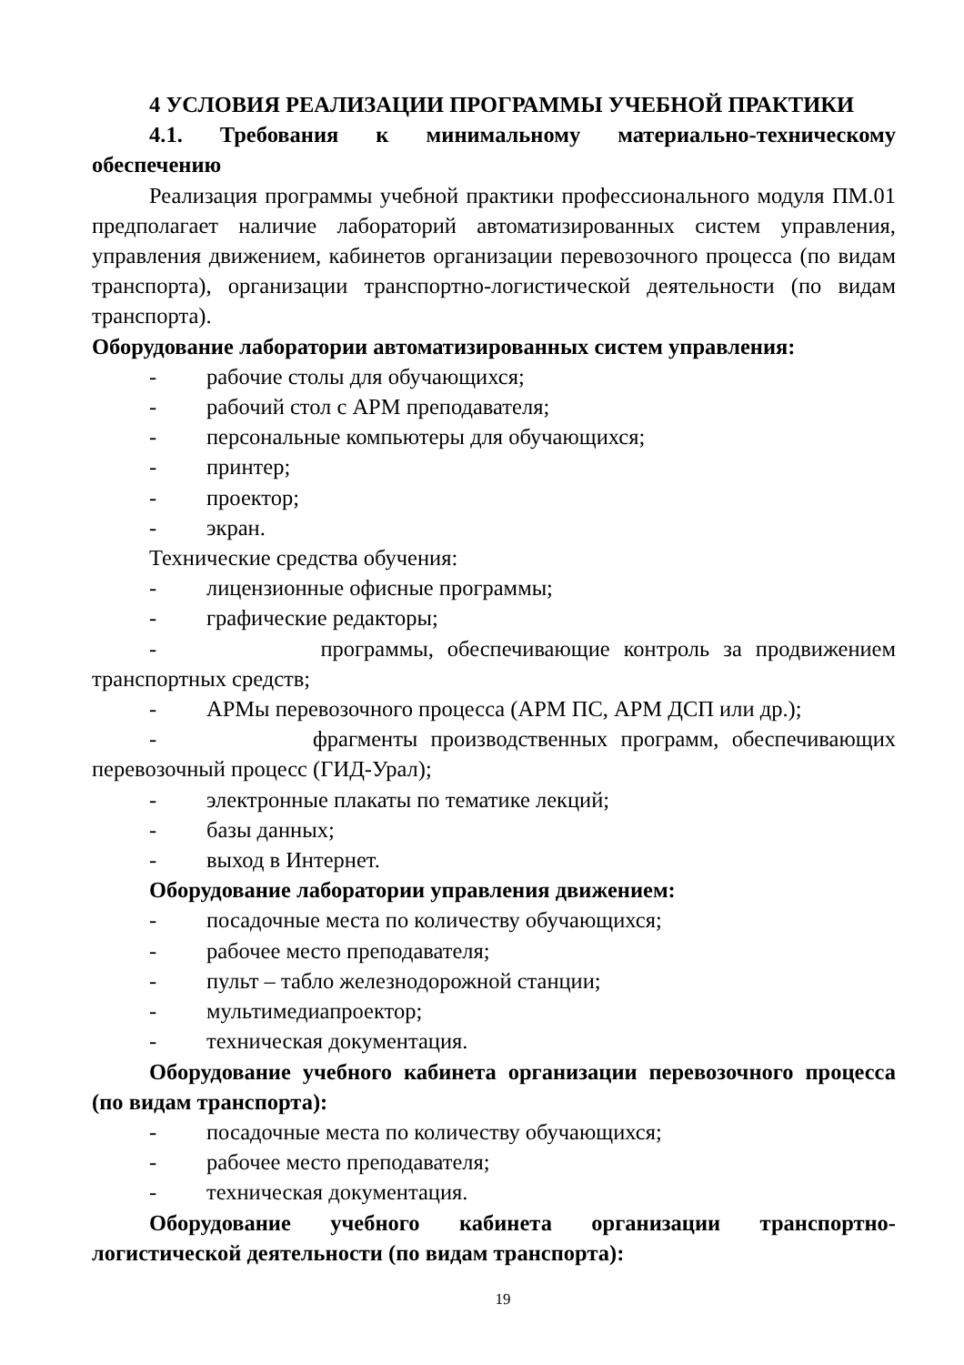4 УСЛОВИЯ РЕАЛИЗАЦИИ ПРОГРАММЫ УЧЕБНОЙ ПРАКТИКИ
4.1. Требования к минимальному материально-техническому обеспечению
Реализация программы учебной практики профессионального модуля ПМ.01 предполагает наличие лабораторий автоматизированных систем управления, управления движением, кабинетов организации перевозочного процесса (по видам транспорта), организации транспортно-логистической деятельности (по видам транспорта).
Оборудование лаборатории автоматизированных систем управления:
- рабочие столы для обучающихся;
- рабочий стол с АРМ преподавателя;
- персональные компьютеры для обучающихся;
- принтер;
- проектор;
- экран.
Технические средства обучения:
- лицензионные офисные программы;
- графические редакторы;
- программы, обеспечивающие контроль за продвижением транспортных средств;
- АРМы перевозочного процесса (АРМ ПС, АРМ ДСП или др.);
- фрагменты производственных программ, обеспечивающих перевозочный процесс (ГИД-Урал);
- электронные плакаты по тематике лекций;
- базы данных;
- выход в Интернет.
Оборудование лаборатории управления движением:
- посадочные места по количеству обучающихся;
- рабочее место преподавателя;
- пульт – табло железнодорожной станции;
- мультимедиапроектор;
- техническая документация.
Оборудование учебного кабинета организации перевозочного процесса (по видам транспорта):
- посадочные места по количеству обучающихся;
- рабочее место преподавателя;
- техническая документация.
Оборудование учебного кабинета организации транспортно-логистической деятельности (по видам транспорта):
19